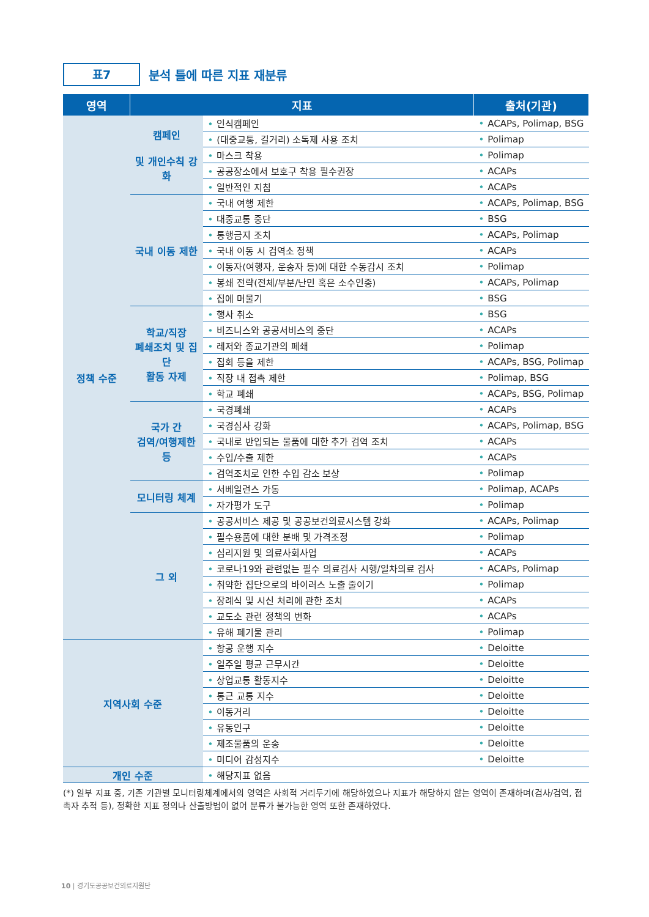표7
분석 틀에 따른 지표 재분류
| 영역 | 지표 | | 출처(기관) |
| --- | --- | --- | --- |
| 정책 수준 | 캠페인 및 개인수칙 강화 | • 인식캠페인 | • ACAPs, Polimap, BSG |
| | | • (대중교통, 길거리) 소독제 사용 조치 | • Polimap |
| | | • 마스크 착용 | • Polimap |
| | | • 공공장소에서 보호구 착용 필수권장 | • ACAPs |
| | | • 일반적인 지침 | • ACAPs |
| | 국내 이동 제한 | • 국내 여행 제한 | • ACAPs, Polimap, BSG |
| | | • 대중교통 중단 | • BSG |
| | | • 통행금지 조치 | • ACAPs, Polimap |
| | | • 국내 이동 시 검역소 정책 | • ACAPs |
| | | • 이동자(여행자, 운송자 등)에 대한 수동감시 조치 | • Polimap |
| | | • 봉쇄 전략(전체/부분/난민 혹은 소수인종) | • ACAPs, Polimap |
| | | • 집에 머물기 | • BSG |
| | 학교/직장 폐쇄조치 및 집단 활동 자제 | • 행사 취소 | • BSG |
| | | • 비즈니스와 공공서비스의 중단 | • ACAPs |
| | | • 레저와 종교기관의 폐쇄 | • Polimap |
| | | • 집회 등을 제한 | • ACAPs, BSG, Polimap |
| | | • 직장 내 접촉 제한 | • Polimap, BSG |
| | | • 학교 폐쇄 | • ACAPs, BSG, Polimap |
| | 국가 간 검역/여행제한 등 | • 국경폐쇄 | • ACAPs |
| | | • 국경심사 강화 | • ACAPs, Polimap, BSG |
| | | • 국내로 반입되는 물품에 대한 추가 검역 조치 | • ACAPs |
| | | • 수입/수출 제한 | • ACAPs |
| | | • 검역조치로 인한 수입 감소 보상 | • Polimap |
| | 모니터링 체계 | • 서베일런스 가동 | • Polimap, ACAPs |
| | | • 자가평가 도구 | • Polimap |
| | 그 외 | • 공공서비스 제공 및 공공보건의료시스템 강화 | • ACAPs, Polimap |
| | | • 필수용품에 대한 분배 및 가격조정 | • Polimap |
| | | • 심리지원 및 의료사회사업 | • ACAPs |
| | | • 코로나19와 관련없는 필수 의료검사 시행/일차의료 검사 | • ACAPs, Polimap |
| | | • 취약한 집단으로의 바이러스 노출 줄이기 | • Polimap |
| | | • 장례식 및 시신 처리에 관한 조치 | • ACAPs |
| | | • 교도소 관련 정책의 변화 | • ACAPs |
| | | • 유해 폐기물 관리 | • Polimap |
| 지역사회 수준 | | • 항공 운행 지수 | • Deloitte |
| | | • 일주일 평균 근무시간 | • Deloitte |
| | | • 상업교통 활동지수 | • Deloitte |
| | | • 통근 교통 지수 | • Deloitte |
| | | • 이동거리 | • Deloitte |
| | | • 유동인구 | • Deloitte |
| | | • 제조물품의 운송 | • Deloitte |
| | | • 미디어 감성지수 | • Deloitte |
| 개인 수준 | | • 해당지표 없음 | |
(*) 일부 지표 중, 기존 기관별 모니터링체계에서의 영역은 사회적 거리두기에 해당하였으나 지표가 해당하지 않는 영역이 존재하며(검사/검역, 접촉자 추적 등), 정확한 지표 정의나 산출방법이 없어 분류가 불가능한 영역 또한 존재하였다.
10 | 경기도공공보건의료지원단